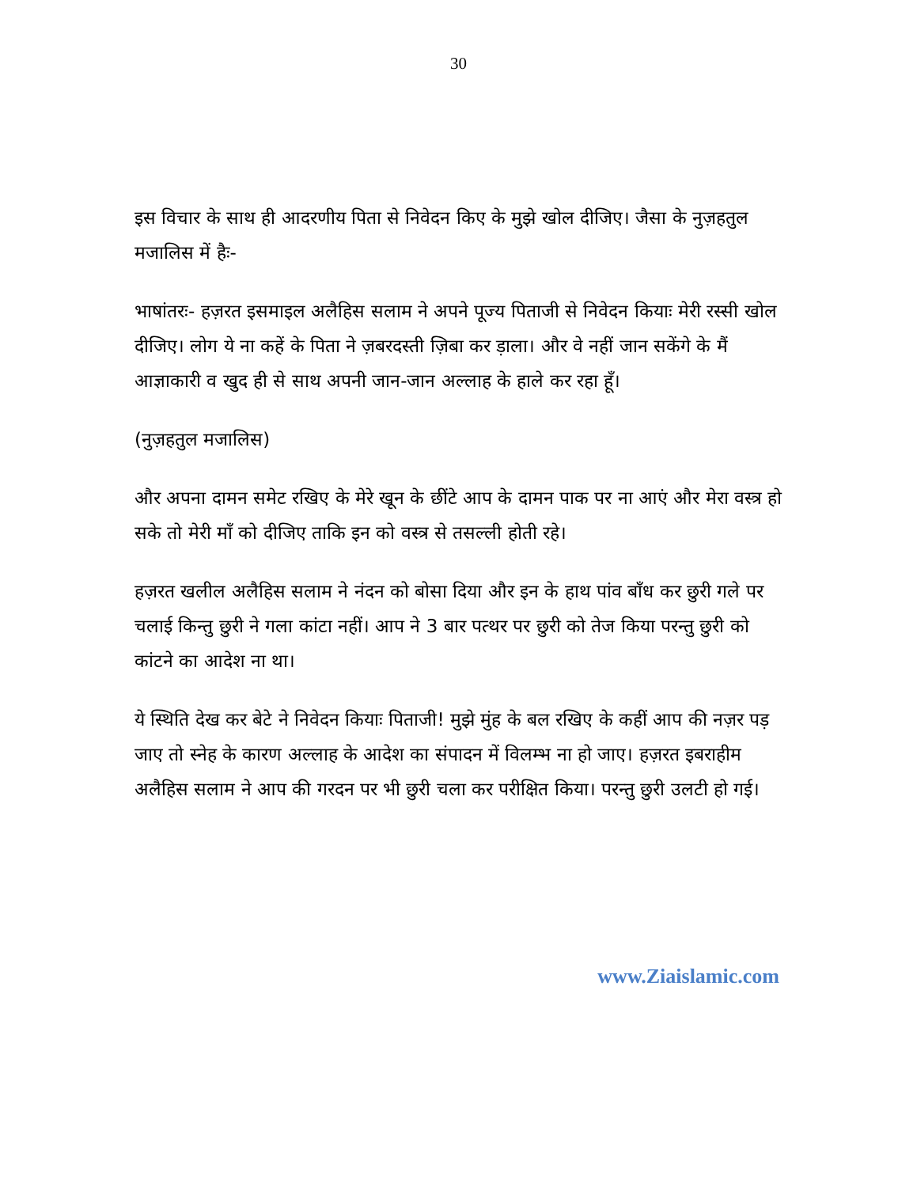30
इस विचार के साथ ही आदरणीय पिता से निवेदन किए के मुझे खोल दीजिए। जैसा के नुज़हतुल मजालिस में हैः-
भाषांतरः- हज़रत इसमाइल अलैहिस सलाम ने अपने पूज्य पिताजी से निवेदन कियाः मेरी रस्सी खोल दीजिए। लोग ये ना कहें के पिता ने ज़बरदस्ती ज़िबा कर ड़ाला। और वे नहीं जान सकेंगे के मैं आज्ञाकारी व खुद ही से साथ अपनी जान-जान अल्लाह के हाले कर रहा हूँ।
(नुज़हतुल मजालिस)
और अपना दामन समेट रखिए के मेरे खून के छींटे आप के दामन पाक पर ना आएं और मेरा वस्त्र हो सके तो मेरी माँ को दीजिए ताकि इन को वस्त्र से तसल्ली होती रहे।
हज़रत खलील अलैहिस सलाम ने नंदन को बोसा दिया और इन के हाथ पांव बाँध कर छुरी गले पर चलाई किन्तु छुरी ने गला कांटा नहीं। आप ने 3 बार पत्थर पर छुरी को तेज किया परन्तु छुरी को कांटने का आदेश ना था।
ये स्थिति देख कर बेटे ने निवेदन कियाः पिताजी! मुझे मुंह के बल रखिए के कहीं आप की नज़र पड़ जाए तो स्नेह के कारण अल्लाह के आदेश का संपादन में विलम्भ ना हो जाए। हज़रत इबराहीम अलैहिस सलाम ने आप की गरदन पर भी छुरी चला कर परीक्षित किया। परन्तु छुरी उलटी हो गई।
www.Ziaislamic.com